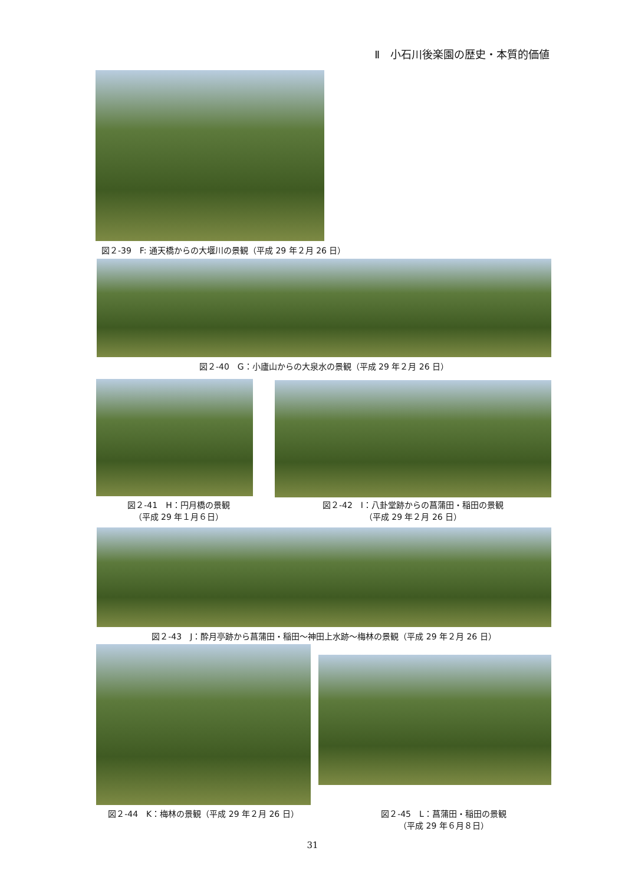Ⅱ　小石川後楽園の歴史・本質的価値
図２-39　F: 通天橋からの大堰川の景観（平成 29 年２月 26 日）
図２-40　G：小廬山からの大泉水の景観（平成 29 年２月 26 日）
図２-41　H：円月橋の景観
（平成 29 年１月６日）
図２-42　I：八卦堂跡からの菖蒲田・稲田の景観
（平成 29 年２月 26 日）
図２-43　J：酔月亭跡から菖蒲田・稲田～神田上水跡～梅林の景観（平成 29 年２月 26 日）
図２-44　K：梅林の景観（平成 29 年２月 26 日）
図２-45　L：菖蒲田・稲田の景観
（平成 29 年６月８日）
31